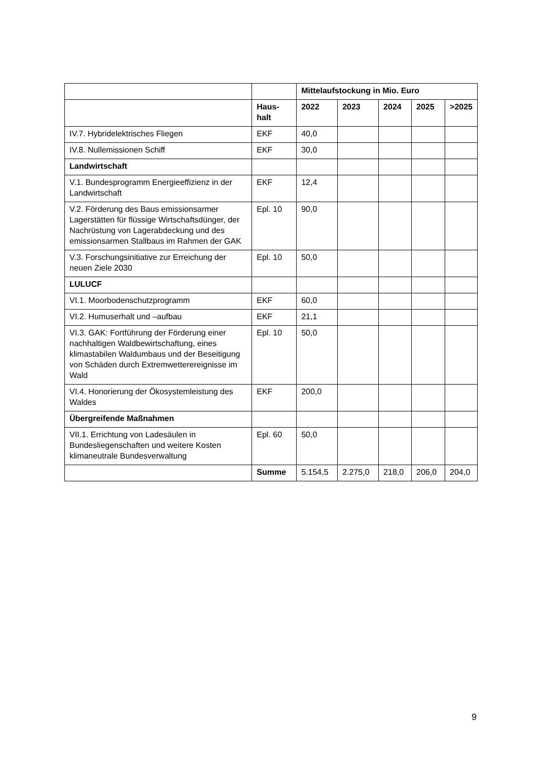| | | Mittelaufstockung in Mio. Euro | | | | |
| --- | --- | --- | --- | --- | --- | --- |
| | Haus- halt | 2022 | 2023 | 2024 | 2025 | >2025 |
| IV.7. Hybridelektrisches Fliegen | EKF | 40,0 | | | | |
| IV.8. Nullemissionen Schiff | EKF | 30,0 | | | | |
| Landwirtschaft | | | | | | |
| V.1. Bundesprogramm Energieeffizienz in der Landwirtschaft | EKF | 12,4 | | | | |
| V.2. Förderung des Baus emissionsarmer Lagerstätten für flüssige Wirtschaftsdünger, der Nachrüstung von Lagerabdeckung und des emissionsarmen Stallbaus im Rahmen der GAK | Epl. 10 | 90,0 | | | | |
| V.3. Forschungsinitiative zur Erreichung der neuen Ziele 2030 | Epl. 10 | 50,0 | | | | |
| LULUCF | | | | | | |
| VI.1. Moorbodenschutzprogramm | EKF | 60,0 | | | | |
| VI.2. Humuserhalt und –aufbau | EKF | 21,1 | | | | |
| VI.3. GAK: Fortführung der Förderung einer nachhaltigen Waldbewirtschaftung, eines klimastabilen Waldumbaus und der Beseitigung von Schäden durch Extremwetterereignisse im Wald | Epl. 10 | 50,0 | | | | |
| VI.4. Honorierung der Ökosystemleistung des Waldes | EKF | 200,0 | | | | |
| Übergreifende Maßnahmen | | | | | | |
| VII.1. Errichtung von Ladesäulen in Bundesliegenschaften und weitere Kosten klimaneutrale Bundesverwaltung | Epl. 60 | 50,0 | | | | |
| | Summe | 5.154,5 | 2.275,0 | 218,0 | 206,0 | 204,0 |
9